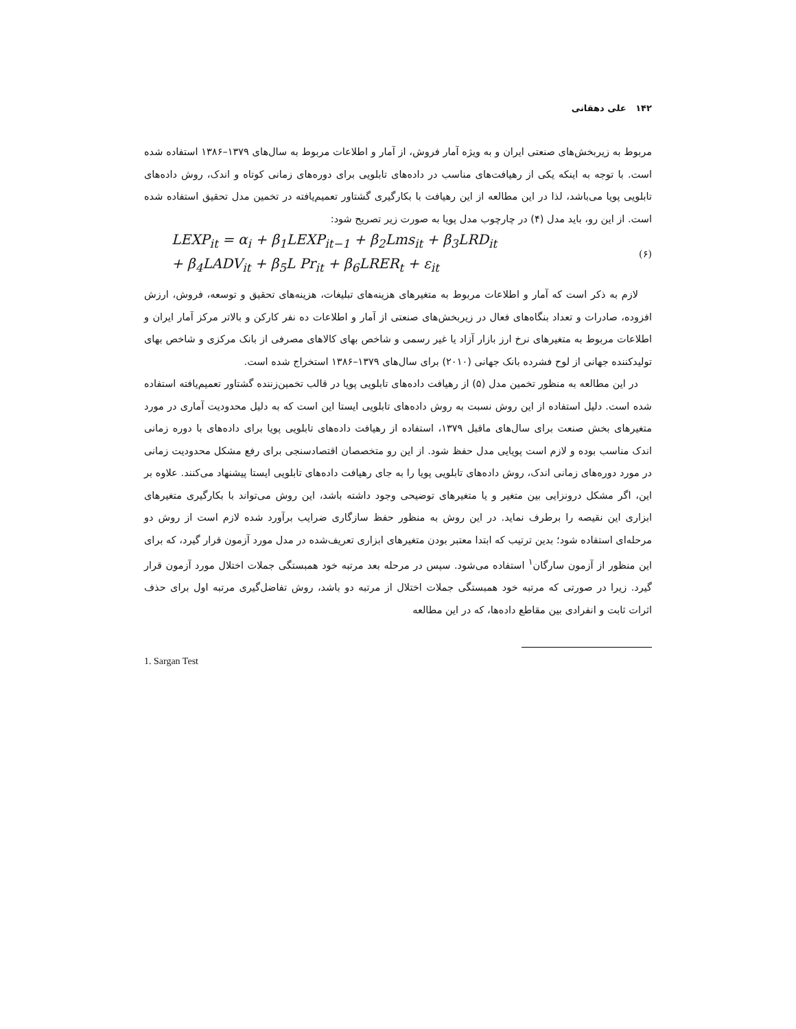۱۴۲ علی دهقانی
مربوط به زیربخش‌های صنعتی ایران و به ویژه آمار فروش، از آمار و اطلاعات مربوط به سال‌های ۱۳۷۹–۱۳۸۶ استفاده شده است. با توجه به اینکه یکی از رهیافت‌های مناسب در داده‌های تابلویی برای دوره‌های زمانی کوتاه و اندک، روش داده‌های تابلویی پویا می‌باشد، لذا در این مطالعه از این رهیافت با بکارگیری گشتاور تعمیم‌یافته در تخمین مدل تحقیق استفاده شده است. از این رو، باید مدل (۴) در چارچوب مدل پویا به صورت زیر تصریح شود:
LEXP<sub>it</sub> = α<sub>i</sub> + β<sub>1</sub>LEXP<sub>it−1</sub> + β<sub>2</sub>Lms<sub>it</sub> + β<sub>3</sub>LRD<sub>it</sub>
+ β<sub>4</sub>LADV<sub>it</sub> + β<sub>5</sub>L Pr<sub>it</sub> + β<sub>6</sub>LRER<sub>t</sub> + ε<sub>it</sub>
(۶)
لازم به ذکر است که آمار و اطلاعات مربوط به متغیرهای هزینه‌های تبلیغات، هزینه‌های تحقیق و توسعه، فروش، ارزش افزوده، صادرات و تعداد بنگاه‌های فعال در زیربخش‌های صنعتی از آمار و اطلاعات ده نفر کارکن و بالاتر مرکز آمار ایران و اطلاعات مربوط به متغیرهای نرخ ارز بازار آزاد یا غیر رسمی و شاخص بهای کالاهای مصرفی از بانک مرکزی و شاخص بهای تولیدکننده جهانی از لوح فشرده بانک جهانی (۲۰۱۰) برای سال‌های ۱۳۷۹–۱۳۸۶ استخراج شده است.
در این مطالعه به منظور تخمین مدل (۵) از رهیافت داده‌های تابلویی پویا در قالب تخمین‌زننده گشتاور تعمیم‌یافته استفاده شده است. دلیل استفاده از این روش نسبت به روش داده‌های تابلویی ایستا این است که به دلیل محدودیت آماری در مورد متغیرهای بخش صنعت برای سال‌های ماقبل ۱۳۷۹، استفاده از رهیافت داده‌های تابلویی پویا برای داده‌های با دوره زمانی اندک مناسب بوده و لازم است پویایی مدل حفظ شود. از این رو متخصصان اقتصادسنجی برای رفع مشکل محدودیت زمانی در مورد دوره‌های زمانی اندک، روش داده‌های تابلویی پویا را به جای رهیافت داده‌های تابلویی ایستا پیشنهاد می‌کنند. علاوه بر این، اگر مشکل درونزایی بین متغیر و یا متغیرهای توضیحی وجود داشته باشد، این روش می‌تواند با بکارگیری متغیرهای ابزاری این نقیصه را برطرف نماید. در این روش به منظور حفظ سازگاری ضرایب برآورد شده لازم است از روش دو مرحله‌ای استفاده شود؛ بدین ترتیب که ابتدا معتبر بودن متغیرهای ابزاری تعریف‌شده در مدل مورد آزمون قرار گیرد، که برای این منظور از آزمون سارگان<sup>۱</sup> استفاده می‌شود. سپس در مرحله بعد مرتبه خود همبستگی جملات اختلال مورد آزمون قرار گیرد. زیرا در صورتی که مرتبه خود همبستگی جملات اختلال از مرتبه دو باشد، روش تفاضل‌گیری مرتبه اول برای حذف اثرات ثابت و انفرادی بین مقاطع داده‌ها، که در این مطالعه
1. Sargan Test